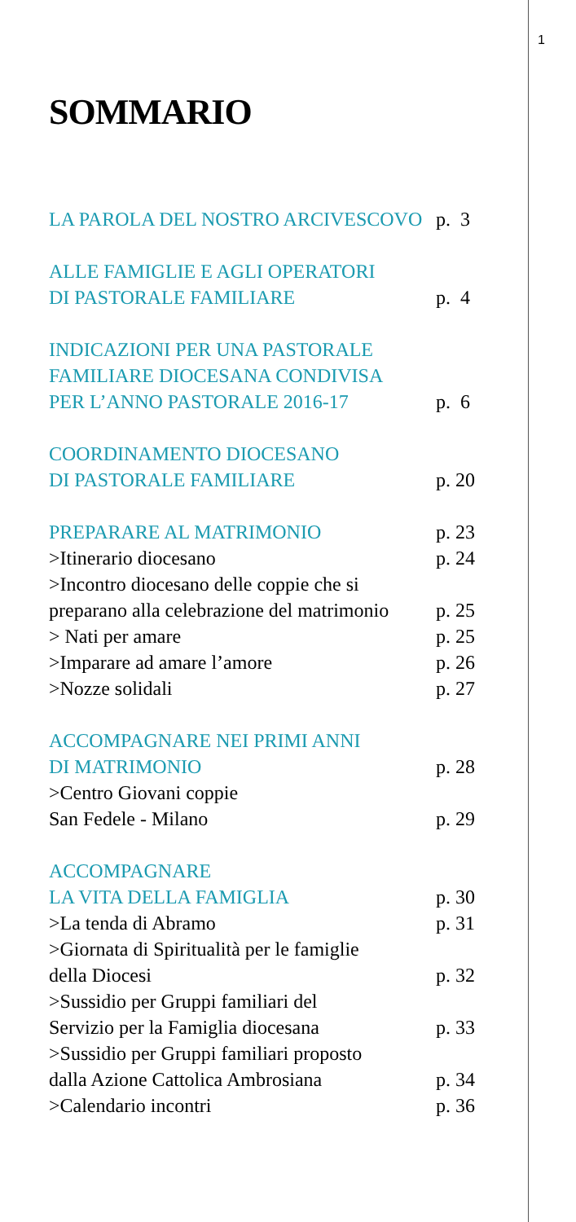1
SOMMARIO
LA PAROLA DEL NOSTRO ARCIVESCOVO p. 3
ALLE FAMIGLIE E AGLI OPERATORI
DI PASTORALE FAMILIARE p. 4
INDICAZIONI PER UNA PASTORALE
FAMILIARE DIOCESANA CONDIVISA
PER L’ANNO PASTORALE 2016-17 p. 6
COORDINAMENTO DIOCESANO
DI PASTORALE FAMILIARE p. 20
PREPARARE AL MATRIMONIO p. 23
>Itinerario diocesano p. 24
>Incontro diocesano delle coppie che si
preparano alla celebrazione del matrimonio p. 25
> Nati per amare p. 25
>Imparare ad amare l’amore p. 26
>Nozze solidali p. 27
ACCOMPAGNARE NEI PRIMI ANNI
DI MATRIMONIO p. 28
>Centro Giovani coppie
San Fedele - Milano p. 29
ACCOMPAGNARE
LA VITA DELLA FAMIGLIA p. 30
>La tenda di Abramo p. 31
>Giornata di Spiritualità per le famiglie
della Diocesi p. 32
>Sussidio per Gruppi familiari del
Servizio per la Famiglia diocesana p. 33
>Sussidio per Gruppi familiari proposto
dalla Azione Cattolica Ambrosiana p. 34
>Calendario incontri p. 36